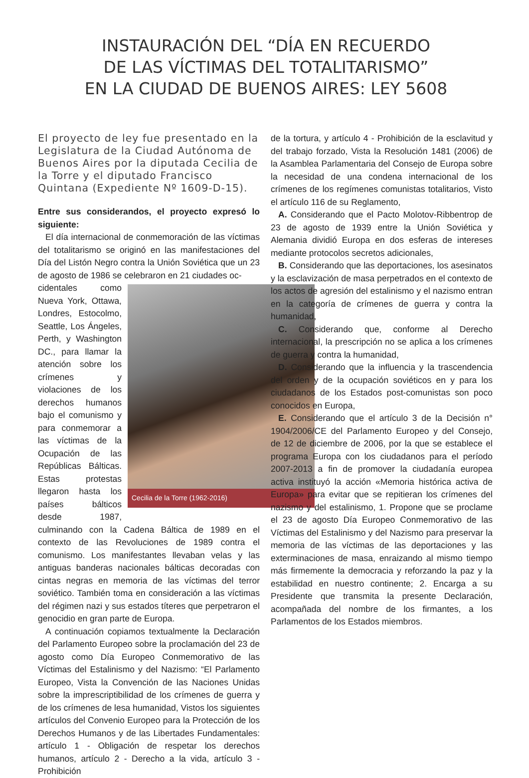INSTAURACIÓN DEL “DÍA EN RECUERDO
DE LAS VÍCTIMAS DEL TOTALITARISMO”
EN LA CIUDAD DE BUENOS AIRES: LEY 5608
El proyecto de ley fue presentado en la Legislatura de la Ciudad Autónoma de Buenos Aires por la diputada Cecilia de la Torre y el diputado Francisco Quintana (Expediente Nº 1609-D-15).
Entre sus considerandos, el proyecto expresó lo siguiente:
El día internacional de conmemoración de las víctimas del totalitarismo se originó en las manifestaciones del Día del Listón Negro contra la Unión Soviética que un 23 de agosto de 1986 se celebraron en 21 ciudades oc-
Cecilia de la Torre (1962-2016)
cidentales como Nueva York, Ottawa, Londres, Estocolmo, Seattle, Los Ángeles, Perth, y Washington DC., para llamar la atención sobre los crímenes y violaciones de los derechos humanos bajo el comunismo y para conmemorar a las víctimas de la Ocupación de las Repúblicas Bálticas. Estas protestas llegaron hasta los países bálticos desde 1987, culminando con la Cadena Báltica de 1989 en el contexto de las Revoluciones de 1989 contra el comunismo. Los manifestantes llevaban velas y las antiguas banderas nacionales bálticas decoradas con cintas negras en memoria de las víctimas del terror soviético. También toma en consideración a las víctimas del régimen nazi y sus estados títeres que perpetraron el genocidio en gran parte de Europa.
A continuación copiamos textualmente la Declaración del Parlamento Europeo sobre la proclamación del 23 de agosto como Día Europeo Conmemorativo de las Víctimas del Estalinismo y del Nazismo: “El Parlamento Europeo, Vista la Convención de las Naciones Unidas sobre la imprescriptibilidad de los crímenes de guerra y de los crímenes de lesa humanidad, Vistos los siguientes artículos del Convenio Europeo para la Protección de los Derechos Humanos y de las Libertades Fundamentales: artículo 1 - Obligación de respetar los derechos humanos, artículo 2 - Derecho a la vida, artículo 3 - Prohibición
de la tortura, y artículo 4 - Prohibición de la esclavitud y del trabajo forzado, Vista la Resolución 1481 (2006) de la Asamblea Parlamentaria del Consejo de Europa sobre la necesidad de una condena internacional de los crímenes de los regímenes comunistas totalitarios, Visto el artículo 116 de su Reglamento,
A. Considerando que el Pacto Molotov-Ribbentrop de 23 de agosto de 1939 entre la Unión Soviética y Alemania dividió Europa en dos esferas de intereses mediante protocolos secretos adicionales,
B. Considerando que las deportaciones, los asesinatos y la esclavización de masa perpetrados en el contexto de los actos de agresión del estalinismo y el nazismo entran en la categoría de crímenes de guerra y contra la humanidad,
C. Considerando que, conforme al Derecho internacional, la prescripción no se aplica a los crímenes de guerra y contra la humanidad,
D. Considerando que la influencia y la trascendencia del orden y de la ocupación soviéticos en y para los ciudadanos de los Estados post-comunistas son poco conocidos en Europa,
E. Considerando que el artículo 3 de la Decisión n° 1904/2006/CE del Parlamento Europeo y del Consejo, de 12 de diciembre de 2006, por la que se establece el programa Europa con los ciudadanos para el período 2007-2013 a fin de promover la ciudadanía europea activa instituyó la acción «Memoria histórica activa de Europa» para evitar que se repitieran los crímenes del nazismo y del estalinismo, 1. Propone que se proclame el 23 de agosto Día Europeo Conmemorativo de las Víctimas del Estalinismo y del Nazismo para preservar la memoria de las víctimas de las deportaciones y las exterminaciones de masa, enraizando al mismo tiempo más firmemente la democracia y reforzando la paz y la estabilidad en nuestro continente; 2. Encarga a su Presidente que transmita la presente Declaración, acompañada del nombre de los firmantes, a los Parlamentos de los Estados miembros.